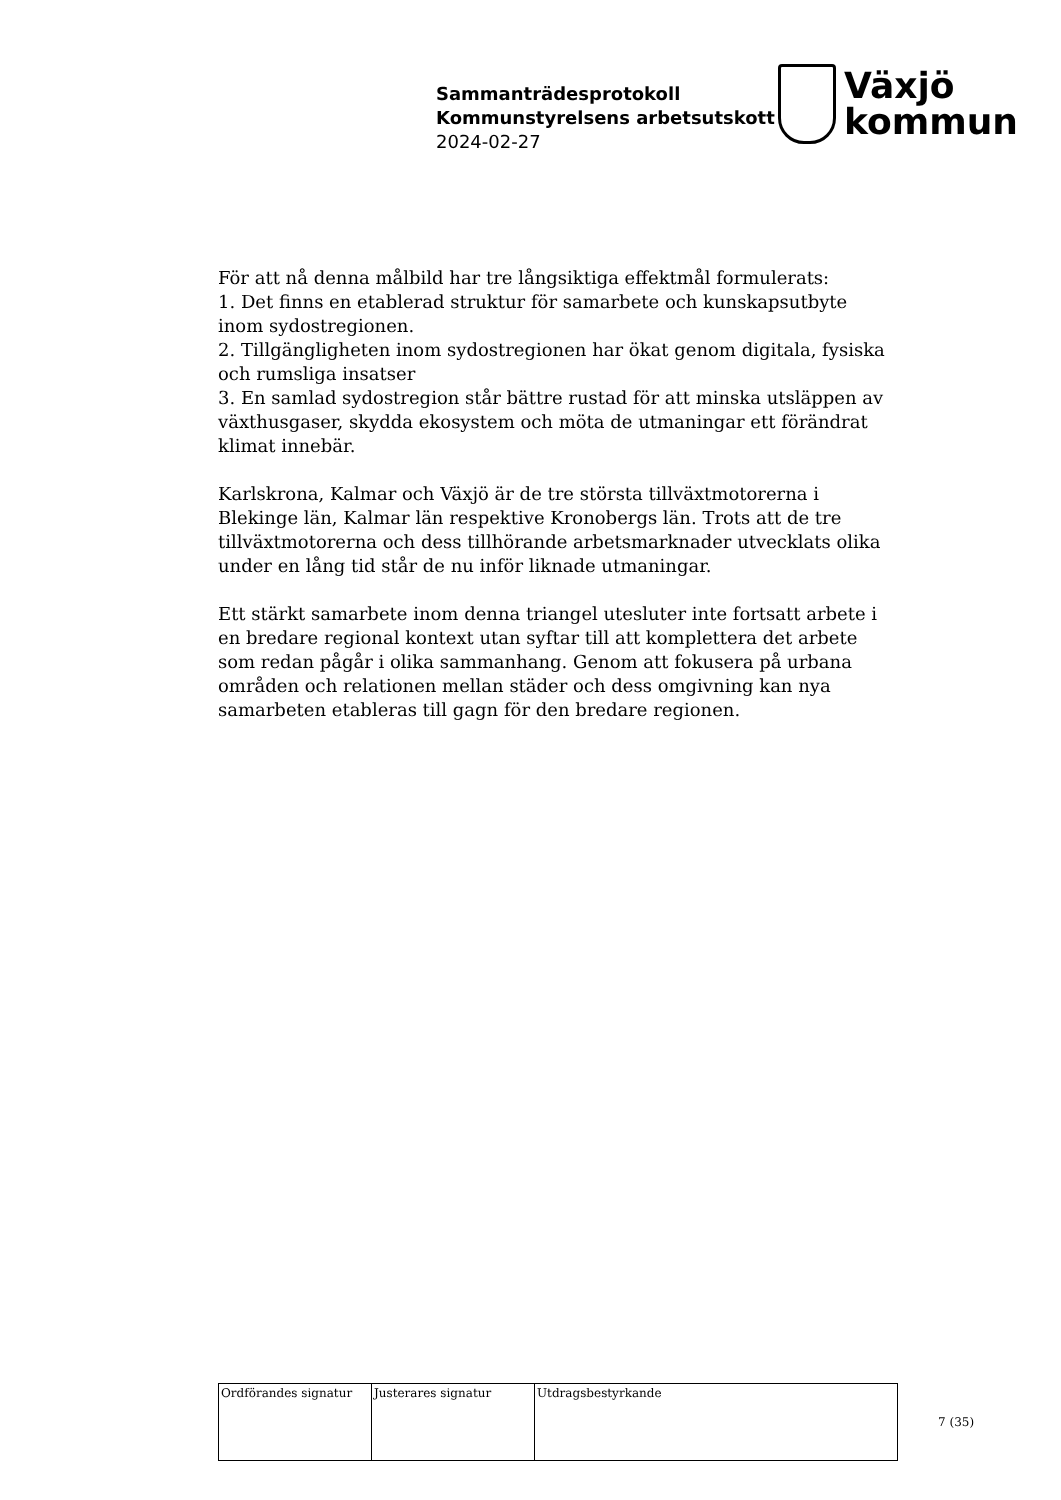Sammanträdesprotokoll
Kommunstyrelsens arbetsutskott
2024-02-27
Växjö
kommun
För att nå denna målbild har tre långsiktiga effektmål formulerats:
1. Det finns en etablerad struktur för samarbete och kunskapsutbyte inom sydostregionen.
2. Tillgängligheten inom sydostregionen har ökat genom digitala, fysiska och rumsliga insatser
3. En samlad sydostregion står bättre rustad för att minska utsläppen av växthusgaser, skydda ekosystem och möta de utmaningar ett förändrat klimat innebär.
Karlskrona, Kalmar och Växjö är de tre största tillväxtmotorerna i Blekinge län, Kalmar län respektive Kronobergs län. Trots att de tre tillväxtmotorerna och dess tillhörande arbetsmarknader utvecklats olika under en lång tid står de nu inför liknade utmaningar.
Ett stärkt samarbete inom denna triangel utesluter inte fortsatt arbete i en bredare regional kontext utan syftar till att komplettera det arbete som redan pågår i olika sammanhang. Genom att fokusera på urbana områden och relationen mellan städer och dess omgivning kan nya samarbeten etableras till gagn för den bredare regionen.
| Ordförandes signatur | Justerares signatur | Utdragsbestyrkande |
7 (35)